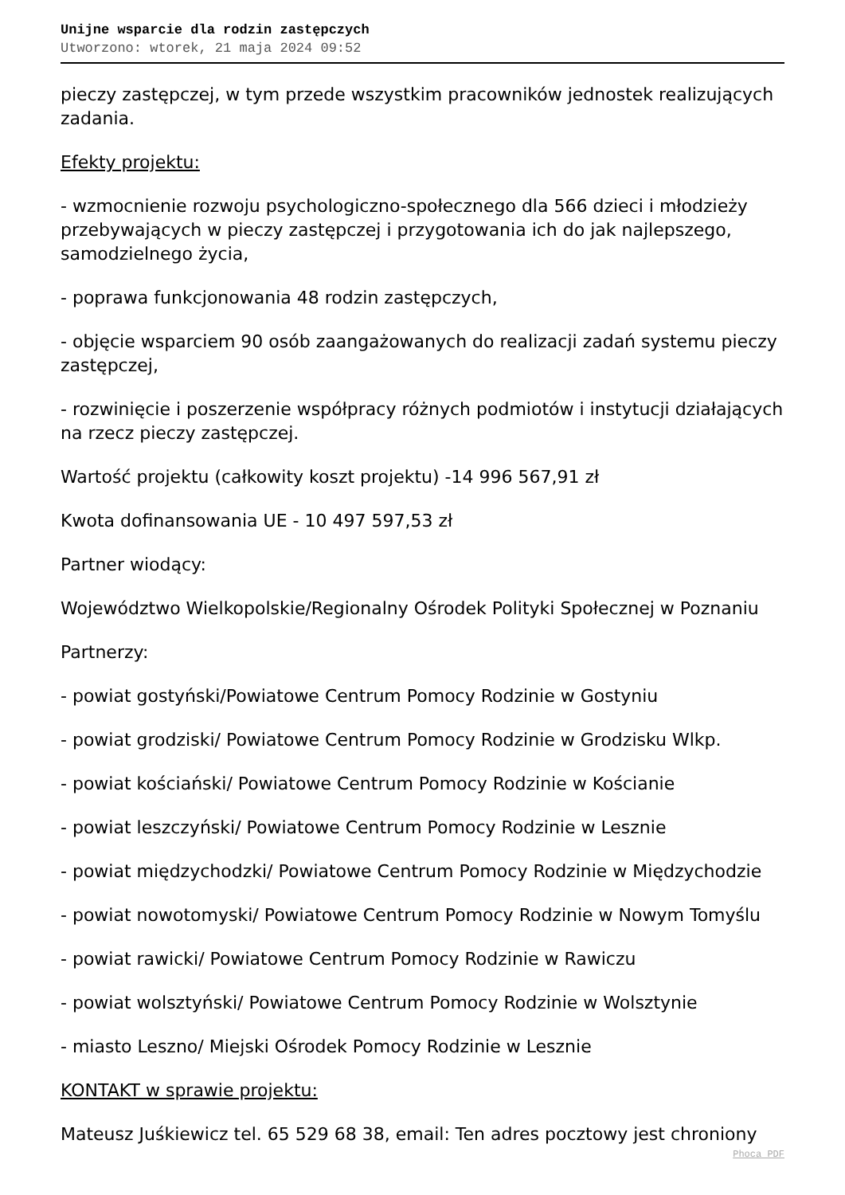Unijne wsparcie dla rodzin zastępczych
Utworzono: wtorek, 21 maja 2024 09:52
pieczy zastępczej, w tym przede wszystkim pracowników jednostek realizujących zadania.
Efekty projektu:
- wzmocnienie rozwoju psychologiczno-społecznego dla 566 dzieci i młodzieży przebywających w pieczy zastępczej i przygotowania ich do jak najlepszego, samodzielnego życia,
- poprawa funkcjonowania 48 rodzin zastępczych,
- objęcie wsparciem 90 osób zaangażowanych do realizacji zadań systemu pieczy zastępczej,
- rozwinięcie i poszerzenie współpracy różnych podmiotów i instytucji działających na rzecz pieczy zastępczej.
Wartość projektu (całkowity koszt projektu) -14 996 567,91 zł
Kwota dofinansowania UE - 10 497 597,53 zł
Partner wiodący:
Województwo Wielkopolskie/Regionalny Ośrodek Polityki Społecznej w Poznaniu
Partnerzy:
- powiat gostyński/Powiatowe Centrum Pomocy Rodzinie w Gostyniu
- powiat grodziski/ Powiatowe Centrum Pomocy Rodzinie w Grodzisku Wlkp.
- powiat kościański/ Powiatowe Centrum Pomocy Rodzinie w Kościanie
- powiat leszczyński/ Powiatowe Centrum Pomocy Rodzinie w Lesznie
- powiat międzychodzki/ Powiatowe Centrum Pomocy Rodzinie w Międzychodzie
- powiat nowotomyski/ Powiatowe Centrum Pomocy Rodzinie w Nowym Tomyślu
- powiat rawicki/ Powiatowe Centrum Pomocy Rodzinie w Rawiczu
- powiat wolsztyński/ Powiatowe Centrum Pomocy Rodzinie w Wolsztynie
- miasto Leszno/ Miejski Ośrodek Pomocy Rodzinie w Lesznie
KONTAKT w sprawie projektu:
Mateusz Juśkiewicz tel. 65 529 68 38, email: Ten adres pocztowy jest chroniony
Phoca PDF